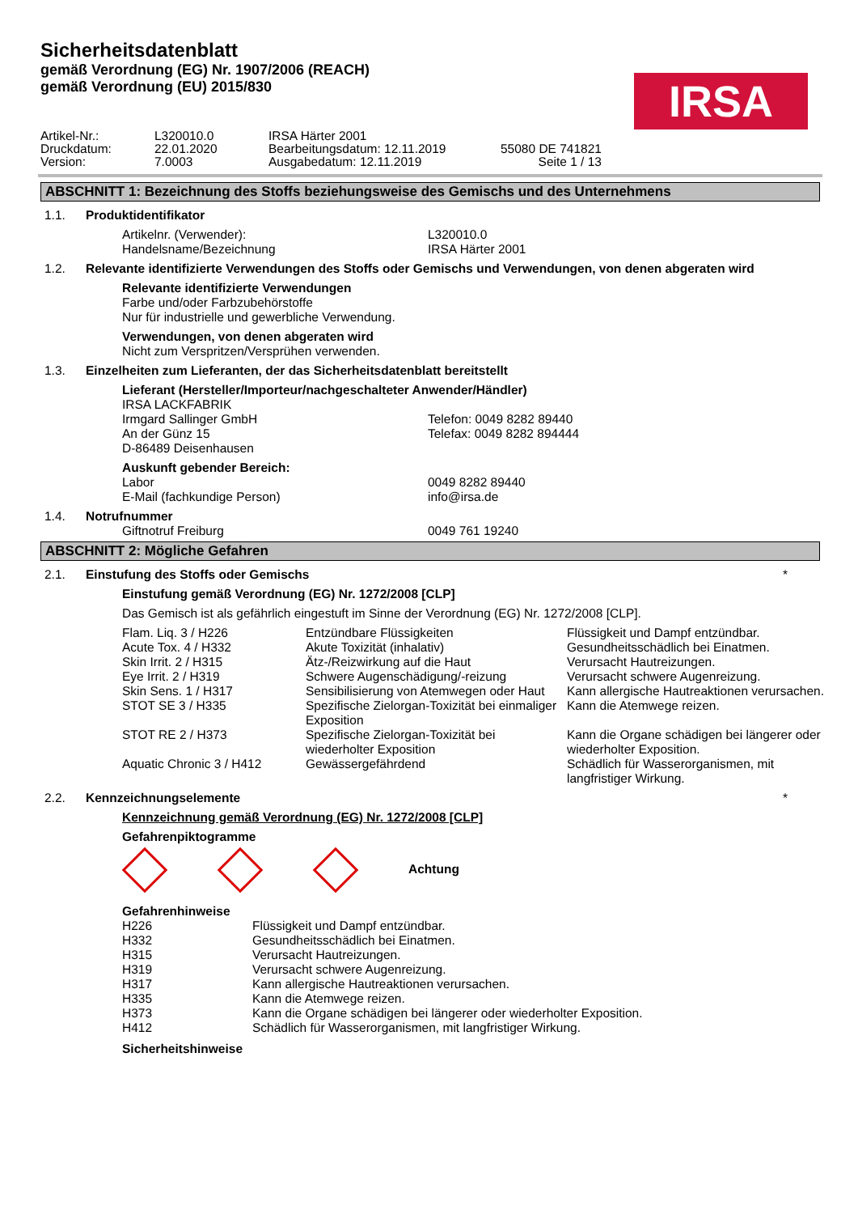Sicherheitsdatenblatt
gemäß Verordnung (EG) Nr. 1907/2006 (REACH)
gemäß Verordnung (EU) 2015/830
IRSA
| Artikel-Nr.: | L320010.0 | IRSA Härter 2001 | |
| Druckdatum: | 22.01.2020 | Bearbeitungsdatum: 12.11.2019 | 55080 DE 741821 |
| Version: | 7.0003 | Ausgabedatum: 12.11.2019 | Seite 1 / 13 |
ABSCHNITT 1: Bezeichnung des Stoffs beziehungsweise des Gemischs und des Unternehmens
1.1. Produktidentifikator
| Artikelnr. (Verwender): | L320010.0 |
| Handelsname/Bezeichnung | IRSA Härter 2001 |
1.2. Relevante identifizierte Verwendungen des Stoffs oder Gemischs und Verwendungen, von denen abgeraten wird
Relevante identifizierte Verwendungen
Farbe und/oder Farbzubehörstoffe
Nur für industrielle und gewerbliche Verwendung.
Verwendungen, von denen abgeraten wird
Nicht zum Verspritzen/Versprühen verwenden.
1.3. Einzelheiten zum Lieferanten, der das Sicherheitsdatenblatt bereitstellt
Lieferant (Hersteller/Importeur/nachgeschalteter Anwender/Händler)
| IRSA LACKFABRIK | |
| Irmgard Sallinger GmbH | Telefon: 0049 8282 89440 |
| An der Günz 15 | Telefax: 0049 8282 894444 |
| D-86489 Deisenhausen | |
Auskunft gebender Bereich:
| Labor | 0049 8282 89440 |
| E-Mail (fachkundige Person) | info@irsa.de |
1.4. Notrufnummer
| Giftnotruf Freiburg | 0049 761 19240 |
ABSCHNITT 2: Mögliche Gefahren
2.1. Einstufung des Stoffs oder Gemischs
*
Einstufung gemäß Verordnung (EG) Nr. 1272/2008 [CLP]
Das Gemisch ist als gefährlich eingestuft im Sinne der Verordnung (EG) Nr. 1272/2008 [CLP].
| Flam. Liq. 3 / H226 | Entzündbare Flüssigkeiten | Flüssigkeit und Dampf entzündbar. |
| Acute Tox. 4 / H332 | Akute Toxizität (inhalativ) | Gesundheitsschädlich bei Einatmen. |
| Skin Irrit. 2 / H315 | Ätz-/Reizwirkung auf die Haut | Verursacht Hautreizungen. |
| Eye Irrit. 2 / H319 | Schwere Augenschädigung/-reizung | Verursacht schwere Augenreizung. |
| Skin Sens. 1 / H317 | Sensibilisierung von Atemwegen oder Haut | Kann allergische Hautreaktionen verursachen. |
| STOT SE 3 / H335 | Spezifische Zielorgan-Toxizität bei einmaliger Exposition | Kann die Atemwege reizen. |
| STOT RE 2 / H373 | Spezifische Zielorgan-Toxizität bei wiederholter Exposition | Kann die Organe schädigen bei längerer oder wiederholter Exposition. |
| Aquatic Chronic 3 / H412 | Gewässergefährdend | Schädlich für Wasserorganismen, mit langfristiger Wirkung. |
2.2. Kennzeichnungselemente *
Kennzeichnung gemäß Verordnung (EG) Nr. 1272/2008 [CLP]
Gefahrenpiktogramme
Achtung
Gefahrenhinweise
| H226 | Flüssigkeit und Dampf entzündbar. |
| H332 | Gesundheitsschädlich bei Einatmen. |
| H315 | Verursacht Hautreizungen. |
| H319 | Verursacht schwere Augenreizung. |
| H317 | Kann allergische Hautreaktionen verursachen. |
| H335 | Kann die Atemwege reizen. |
| H373 | Kann die Organe schädigen bei längerer oder wiederholter Exposition. |
| H412 | Schädlich für Wasserorganismen, mit langfristiger Wirkung. |
Sicherheitshinweise